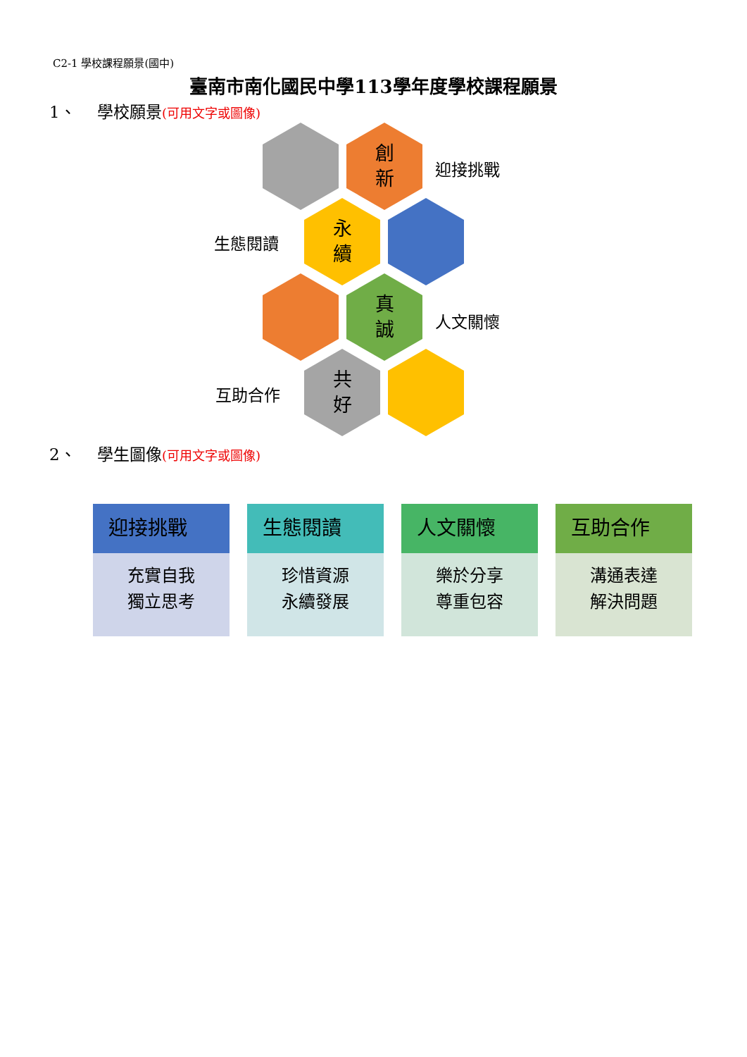C2-1 學校課程願景(國中)
臺南市南化國民中學113學年度學校課程願景
1、　 學校願景(可用文字或圖像)
創
新
迎接挑戰
生態閱讀
永
續
真
誠
人文關懷
互助合作
共
好
2、　 學生圖像(可用文字或圖像)
迎接挑戰
充實自我
獨立思考
生態閱讀
珍惜資源
永續發展
人文關懷
樂於分享
尊重包容
互助合作
溝通表達
解決問題